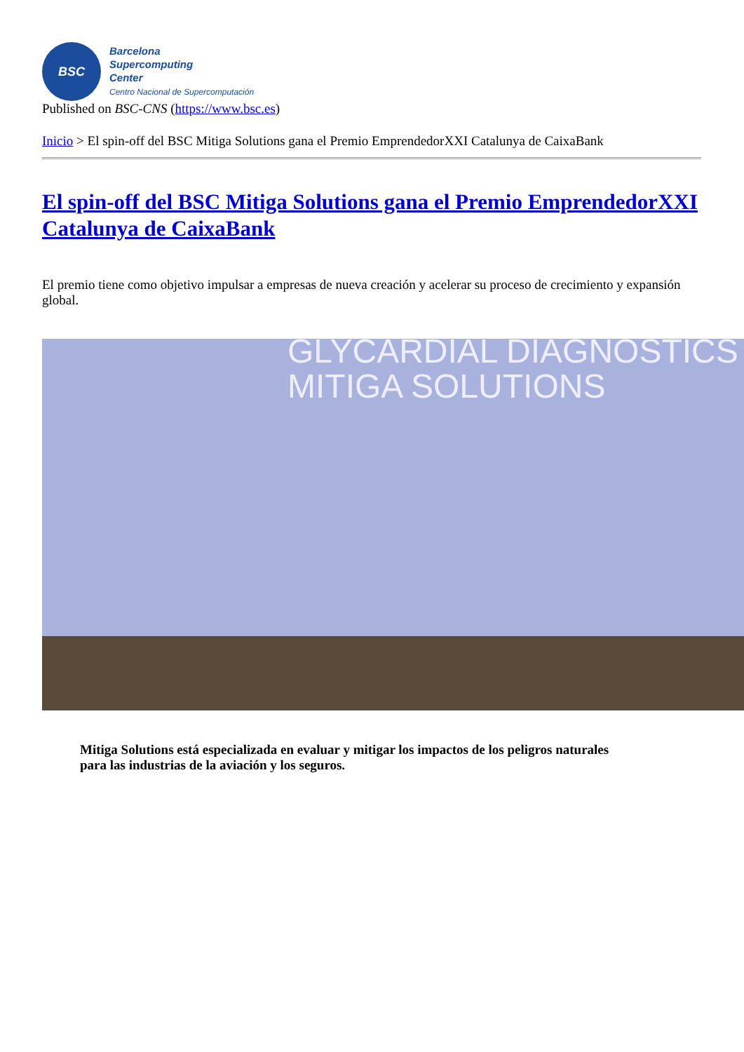BSC
Barcelona
Supercomputing
Center
Centro Nacional de Supercomputación
Published on BSC-CNS (https://www.bsc.es)
Inicio > El spin-off del BSC Mitiga Solutions gana el Premio EmprendedorXXI Catalunya de CaixaBank
El spin-off del BSC Mitiga Solutions gana el Premio EmprendedorXXI Catalunya de CaixaBank
El premio tiene como objetivo impulsar a empresas de nueva creación y acelerar su proceso de crecimiento y expansión global.
GLYCARDIAL DIAGNOSTICS
MITIGA SOLUTIONS
Mitiga Solutions está especializada en evaluar y mitigar los impactos de los peligros naturales para las industrias de la aviación y los seguros.